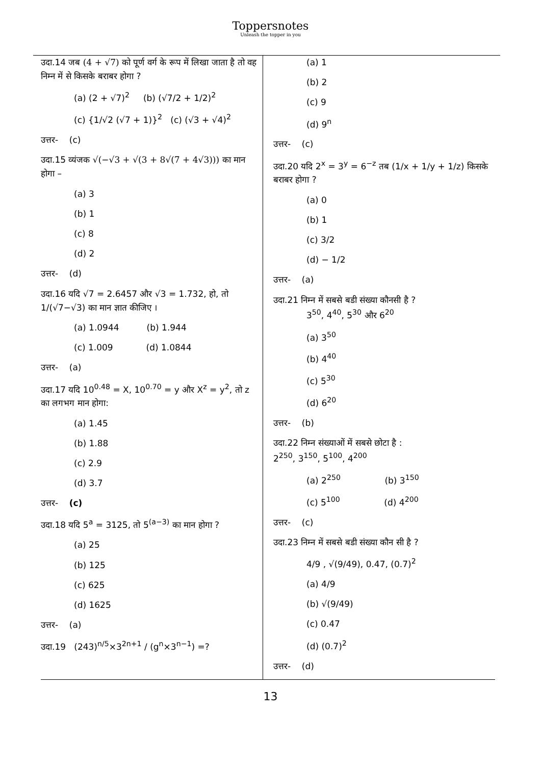Toppersnotes
Unleash the topper in you
उदा.14 जब (4 + √7) को पूर्ण वर्ग के रूप में लिखा जाता है तो वह निम्न में से किसके बराबर होगा ?
(a) (2 + √7)<sup>2</sup> (b) (√7/2 + 1/2)<sup>2</sup>
(c) {1/√2 (√7 + 1)}<sup>2</sup> (c) (√3 + √4)<sup>2</sup>
उत्तर- (c)
उदा.15 व्यंजक √(−√3 + √(3 + 8√(7 + 4√3))) का मान होगा –
(a) 3
(b) 1
(c) 8
(d) 2
उत्तर- (d)
उदा.16 यदि √7 = 2.6457 और √3 = 1.732, हो, तो 1/(√7−√3) का मान ज्ञात कीजिए ।
(a) 1.0944 (b) 1.944
(c) 1.009 (d) 1.0844
उत्तर- (a)
उदा.17 यदि 10<sup>0.48</sup> = X, 10<sup>0.70</sup> = y और X<sup>z</sup> = y<sup>2</sup>, तो z का लगभग मान होगा:
(a) 1.45
(b) 1.88
(c) 2.9
(d) 3.7
उत्तर- (c)
उदा.18 यदि 5<sup>a</sup> = 3125, तो 5<sup>(a−3)</sup> का मान होगा ?
(a) 25
(b) 125
(c) 625
(d) 1625
उत्तर- (a)
उदा.19 (243)<sup>n/5</sup>×3<sup>2n+1</sup> / (g<sup>n</sup>×3<sup>n−1</sup>) =?
(a) 1
(b) 2
(c) 9
(d) 9<sup>n</sup>
उत्तर- (c)
उदा.20 यदि 2<sup>x</sup> = 3<sup>y</sup> = 6<sup>−z</sup> तब (1/x + 1/y + 1/z) किसके बराबर होगा ?
(a) 0
(b) 1
(c) 3/2
(d) − 1/2
उत्तर- (a)
उदा.21 निम्न में सबसे बडी संख्या कौनसी है ?
3<sup>50</sup>, 4<sup>40</sup>, 5<sup>30</sup> और 6<sup>20</sup>
(a) 3<sup>50</sup>
(b) 4<sup>40</sup>
(c) 5<sup>30</sup>
(d) 6<sup>20</sup>
उत्तर- (b)
उदा.22 निम्न संख्याओं में सबसे छोटा है :
2<sup>250</sup>, 3<sup>150</sup>, 5<sup>100</sup>, 4<sup>200</sup>
(a) 2<sup>250</sup> (b) 3<sup>150</sup>
(c) 5<sup>100</sup> (d) 4<sup>200</sup>
उत्तर- (c)
उदा.23 निम्न में सबसे बडी संख्या कौन सी है ?
4/9 , √(9/49), 0.47, (0.7)<sup>2</sup>
(a) 4/9
(b) √(9/49)
(c) 0.47
(d) (0.7)<sup>2</sup>
उत्तर- (d)
13